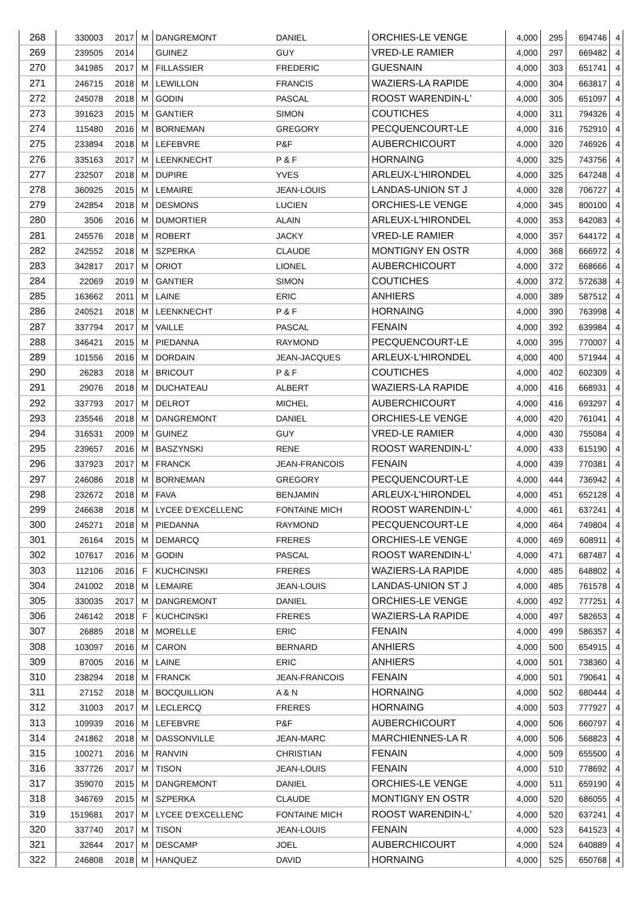| 268 | 330003 | 2017 | M | DANGREMONT | DANIEL | ORCHIES-LE VENGE | 4,000 | 295 | 694746 | 4 |
| 269 | 239505 | 2014 | | GUINEZ | GUY | VRED-LE RAMIER | 4,000 | 297 | 669482 | 4 |
| 270 | 341985 | 2017 | M | FILLASSIER | FREDERIC | GUESNAIN | 4,000 | 303 | 651741 | 4 |
| 271 | 246715 | 2018 | M | LEWILLON | FRANCIS | WAZIERS-LA RAPIDE | 4,000 | 304 | 663817 | 4 |
| 272 | 245078 | 2018 | M | GODIN | PASCAL | ROOST WARENDIN-L' | 4,000 | 305 | 651097 | 4 |
| 273 | 391623 | 2015 | M | GANTIER | SIMON | COUTICHES | 4,000 | 311 | 794326 | 4 |
| 274 | 115480 | 2016 | M | BORNEMAN | GREGORY | PECQUENCOURT-LE | 4,000 | 316 | 752910 | 4 |
| 275 | 233894 | 2018 | M | LEFEBVRE | P&F | AUBERCHICOURT | 4,000 | 320 | 746926 | 4 |
| 276 | 335163 | 2017 | M | LEENKNECHT | P & F | HORNAING | 4,000 | 325 | 743756 | 4 |
| 277 | 232507 | 2018 | M | DUPIRE | YVES | ARLEUX-L'HIRONDEL | 4,000 | 325 | 647248 | 4 |
| 278 | 360925 | 2015 | M | LEMAIRE | JEAN-LOUIS | LANDAS-UNION ST J | 4,000 | 328 | 706727 | 4 |
| 279 | 242854 | 2018 | M | DESMONS | LUCIEN | ORCHIES-LE VENGE | 4,000 | 345 | 800100 | 4 |
| 280 | 3506 | 2016 | M | DUMORTIER | ALAIN | ARLEUX-L'HIRONDEL | 4,000 | 353 | 642083 | 4 |
| 281 | 245576 | 2018 | M | ROBERT | JACKY | VRED-LE RAMIER | 4,000 | 357 | 644172 | 4 |
| 282 | 242552 | 2018 | M | SZPERKA | CLAUDE | MONTIGNY EN OSTR | 4,000 | 368 | 666972 | 4 |
| 283 | 342817 | 2017 | M | ORIOT | LIONEL | AUBERCHICOURT | 4,000 | 372 | 668666 | 4 |
| 284 | 22069 | 2019 | M | GANTIER | SIMON | COUTICHES | 4,000 | 372 | 572638 | 4 |
| 285 | 163662 | 2011 | M | LAINE | ERIC | ANHIERS | 4,000 | 389 | 587512 | 4 |
| 286 | 240521 | 2018 | M | LEENKNECHT | P & F | HORNAING | 4,000 | 390 | 763998 | 4 |
| 287 | 337794 | 2017 | M | VAILLE | PASCAL | FENAIN | 4,000 | 392 | 639984 | 4 |
| 288 | 346421 | 2015 | M | PIEDANNA | RAYMOND | PECQUENCOURT-LE | 4,000 | 395 | 770007 | 4 |
| 289 | 101556 | 2016 | M | DORDAIN | JEAN-JACQUES | ARLEUX-L'HIRONDEL | 4,000 | 400 | 571944 | 4 |
| 290 | 26283 | 2018 | M | BRICOUT | P & F | COUTICHES | 4,000 | 402 | 602309 | 4 |
| 291 | 29076 | 2018 | M | DUCHATEAU | ALBERT | WAZIERS-LA RAPIDE | 4,000 | 416 | 668931 | 4 |
| 292 | 337793 | 2017 | M | DELROT | MICHEL | AUBERCHICOURT | 4,000 | 416 | 693297 | 4 |
| 293 | 235546 | 2018 | M | DANGREMONT | DANIEL | ORCHIES-LE VENGE | 4,000 | 420 | 761041 | 4 |
| 294 | 316531 | 2009 | M | GUINEZ | GUY | VRED-LE RAMIER | 4,000 | 430 | 755084 | 4 |
| 295 | 239657 | 2016 | M | BASZYNSKI | RENE | ROOST WARENDIN-L' | 4,000 | 433 | 615190 | 4 |
| 296 | 337923 | 2017 | M | FRANCK | JEAN-FRANCOIS | FENAIN | 4,000 | 439 | 770381 | 4 |
| 297 | 246086 | 2018 | M | BORNEMAN | GREGORY | PECQUENCOURT-LE | 4,000 | 444 | 736942 | 4 |
| 298 | 232672 | 2018 | M | FAVA | BENJAMIN | ARLEUX-L'HIRONDEL | 4,000 | 451 | 652128 | 4 |
| 299 | 246638 | 2018 | M | LYCEE D'EXCELLENC | FONTAINE MICH | ROOST WARENDIN-L' | 4,000 | 461 | 637241 | 4 |
| 300 | 245271 | 2018 | M | PIEDANNA | RAYMOND | PECQUENCOURT-LE | 4,000 | 464 | 749804 | 4 |
| 301 | 26164 | 2015 | M | DEMARCQ | FRERES | ORCHIES-LE VENGE | 4,000 | 469 | 608911 | 4 |
| 302 | 107617 | 2016 | M | GODIN | PASCAL | ROOST WARENDIN-L' | 4,000 | 471 | 687487 | 4 |
| 303 | 112106 | 2016 | F | KUCHCINSKI | FRERES | WAZIERS-LA RAPIDE | 4,000 | 485 | 648802 | 4 |
| 304 | 241002 | 2018 | M | LEMAIRE | JEAN-LOUIS | LANDAS-UNION ST J | 4,000 | 485 | 761578 | 4 |
| 305 | 330035 | 2017 | M | DANGREMONT | DANIEL | ORCHIES-LE VENGE | 4,000 | 492 | 777251 | 4 |
| 306 | 246142 | 2018 | F | KUCHCINSKI | FRERES | WAZIERS-LA RAPIDE | 4,000 | 497 | 582653 | 4 |
| 307 | 26885 | 2018 | M | MORELLE | ERIC | FENAIN | 4,000 | 499 | 586357 | 4 |
| 308 | 103097 | 2016 | M | CARON | BERNARD | ANHIERS | 4,000 | 500 | 654915 | 4 |
| 309 | 87005 | 2016 | M | LAINE | ERIC | ANHIERS | 4,000 | 501 | 738360 | 4 |
| 310 | 238294 | 2018 | M | FRANCK | JEAN-FRANCOIS | FENAIN | 4,000 | 501 | 790641 | 4 |
| 311 | 27152 | 2018 | M | BOCQUILLION | A & N | HORNAING | 4,000 | 502 | 680444 | 4 |
| 312 | 31003 | 2017 | M | LECLERCQ | FRERES | HORNAING | 4,000 | 503 | 777927 | 4 |
| 313 | 109939 | 2016 | M | LEFEBVRE | P&F | AUBERCHICOURT | 4,000 | 506 | 660797 | 4 |
| 314 | 241862 | 2018 | M | DASSONVILLE | JEAN-MARC | MARCHIENNES-LA R | 4,000 | 506 | 568823 | 4 |
| 315 | 100271 | 2016 | M | RANVIN | CHRISTIAN | FENAIN | 4,000 | 509 | 655500 | 4 |
| 316 | 337726 | 2017 | M | TISON | JEAN-LOUIS | FENAIN | 4,000 | 510 | 778692 | 4 |
| 317 | 359070 | 2015 | M | DANGREMONT | DANIEL | ORCHIES-LE VENGE | 4,000 | 511 | 659190 | 4 |
| 318 | 346769 | 2015 | M | SZPERKA | CLAUDE | MONTIGNY EN OSTR | 4,000 | 520 | 686055 | 4 |
| 319 | 1519681 | 2017 | M | LYCEE D'EXCELLENC | FONTAINE MICH | ROOST WARENDIN-L' | 4,000 | 520 | 637241 | 4 |
| 320 | 337740 | 2017 | M | TISON | JEAN-LOUIS | FENAIN | 4,000 | 523 | 641523 | 4 |
| 321 | 32644 | 2017 | M | DESCAMP | JOEL | AUBERCHICOURT | 4,000 | 524 | 640889 | 4 |
| 322 | 246808 | 2018 | M | HANQUEZ | DAVID | HORNAING | 4,000 | 525 | 650768 | 4 |